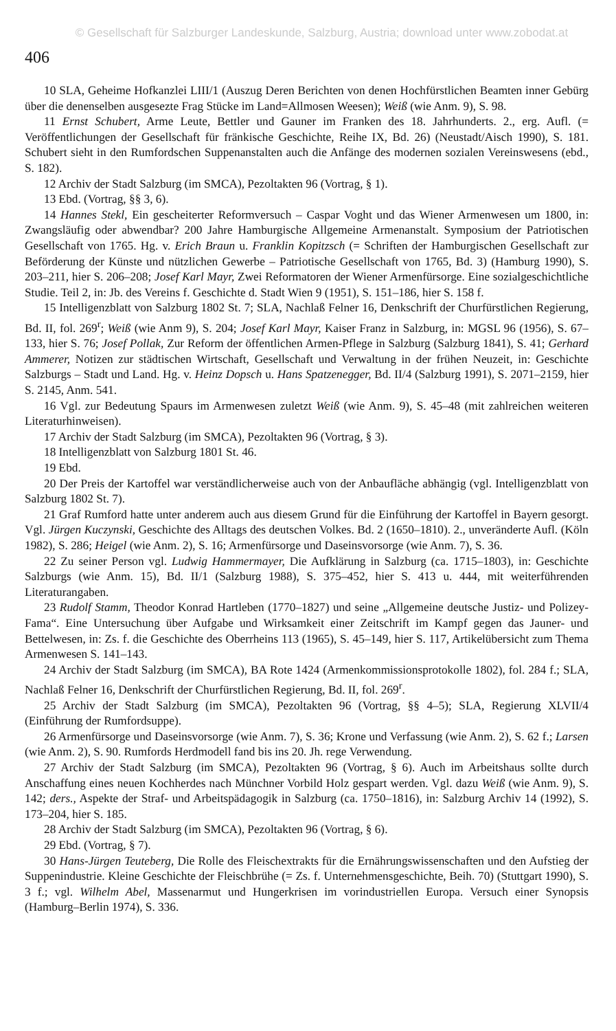© Gesellschaft für Salzburger Landeskunde, Salzburg, Austria; download unter www.zobodat.at
406
10 SLA, Geheime Hofkanzlei LIII/1 (Auszug Deren Berichten von denen Hochfürstlichen Beamten inner Gebürg über die denenselben ausgesezte Frag Stücke im Land=Allmosen Weesen); Weiß (wie Anm. 9), S. 98.
11 Ernst Schubert, Arme Leute, Bettler und Gauner im Franken des 18. Jahrhunderts. 2., erg. Aufl. (= Veröffentlichungen der Gesellschaft für fränkische Geschichte, Reihe IX, Bd. 26) (Neustadt/Aisch 1990), S. 181. Schubert sieht in den Rumfordschen Suppenanstalten auch die Anfänge des modernen sozialen Vereinswesens (ebd., S. 182).
12 Archiv der Stadt Salzburg (im SMCA), Pezoltakten 96 (Vortrag, § 1).
13 Ebd. (Vortrag, §§ 3, 6).
14 Hannes Stekl, Ein gescheiterter Reformversuch – Caspar Voght und das Wiener Armenwesen um 1800, in: Zwangsläufig oder abwendbar? 200 Jahre Hamburgische Allgemeine Armenanstalt. Symposium der Patriotischen Gesellschaft von 1765. Hg. v. Erich Braun u. Franklin Kopitzsch (= Schriften der Hamburgischen Gesellschaft zur Beförderung der Künste und nützlichen Gewerbe – Patriotische Gesellschaft von 1765, Bd. 3) (Hamburg 1990), S. 203–211, hier S. 206–208; Josef Karl Mayr, Zwei Reformatoren der Wiener Armenfürsorge. Eine sozialgeschichtliche Studie. Teil 2, in: Jb. des Vereins f. Geschichte d. Stadt Wien 9 (1951), S. 151–186, hier S. 158 f.
15 Intelligenzblatt von Salzburg 1802 St. 7; SLA, Nachlaß Felner 16, Denkschrift der Churfürstlichen Regierung, Bd. II, fol. 269<sup>r</sup>; Weiß (wie Anm 9), S. 204; Josef Karl Mayr, Kaiser Franz in Salzburg, in: MGSL 96 (1956), S. 67–133, hier S. 76; Josef Pollak, Zur Reform der öffentlichen Armen-Pflege in Salzburg (Salzburg 1841), S. 41; Gerhard Ammerer, Notizen zur städtischen Wirtschaft, Gesellschaft und Verwaltung in der frühen Neuzeit, in: Geschichte Salzburgs – Stadt und Land. Hg. v. Heinz Dopsch u. Hans Spatzenegger, Bd. II/4 (Salzburg 1991), S. 2071–2159, hier S. 2145, Anm. 541.
16 Vgl. zur Bedeutung Spaurs im Armenwesen zuletzt Weiß (wie Anm. 9), S. 45–48 (mit zahlreichen weiteren Literaturhinweisen).
17 Archiv der Stadt Salzburg (im SMCA), Pezoltakten 96 (Vortrag, § 3).
18 Intelligenzblatt von Salzburg 1801 St. 46.
19 Ebd.
20 Der Preis der Kartoffel war verständlicherweise auch von der Anbaufläche abhängig (vgl. Intelligenzblatt von Salzburg 1802 St. 7).
21 Graf Rumford hatte unter anderem auch aus diesem Grund für die Einführung der Kartoffel in Bayern gesorgt. Vgl. Jürgen Kuczynski, Geschichte des Alltags des deutschen Volkes. Bd. 2 (1650–1810). 2., unveränderte Aufl. (Köln 1982), S. 286; Heigel (wie Anm. 2), S. 16; Armenfürsorge und Daseinsvorsorge (wie Anm. 7), S. 36.
22 Zu seiner Person vgl. Ludwig Hammermayer, Die Aufklärung in Salzburg (ca. 1715–1803), in: Geschichte Salzburgs (wie Anm. 15), Bd. II/1 (Salzburg 1988), S. 375–452, hier S. 413 u. 444, mit weiterführenden Literaturangaben.
23 Rudolf Stamm, Theodor Konrad Hartleben (1770–1827) und seine „Allgemeine deutsche Justiz- und Polizey-Fama“. Eine Untersuchung über Aufgabe und Wirksamkeit einer Zeitschrift im Kampf gegen das Jauner- und Bettelwesen, in: Zs. f. die Geschichte des Oberrheins 113 (1965), S. 45–149, hier S. 117, Artikelübersicht zum Thema Armenwesen S. 141–143.
24 Archiv der Stadt Salzburg (im SMCA), BA Rote 1424 (Armenkommissionsprotokolle 1802), fol. 284 f.; SLA, Nachlaß Felner 16, Denkschrift der Churfürstlichen Regierung, Bd. II, fol. 269<sup>r</sup>.
25 Archiv der Stadt Salzburg (im SMCA), Pezoltakten 96 (Vortrag, §§ 4–5); SLA, Regierung XLVII/4 (Einführung der Rumfordsuppe).
26 Armenfürsorge und Daseinsvorsorge (wie Anm. 7), S. 36; Krone und Verfassung (wie Anm. 2), S. 62 f.; Larsen (wie Anm. 2), S. 90. Rumfords Herdmodell fand bis ins 20. Jh. rege Verwendung.
27 Archiv der Stadt Salzburg (im SMCA), Pezoltakten 96 (Vortrag, § 6). Auch im Arbeitshaus sollte durch Anschaffung eines neuen Kochherdes nach Münchner Vorbild Holz gespart werden. Vgl. dazu Weiß (wie Anm. 9), S. 142; ders., Aspekte der Straf- und Arbeitspädagogik in Salzburg (ca. 1750–1816), in: Salzburg Archiv 14 (1992), S. 173–204, hier S. 185.
28 Archiv der Stadt Salzburg (im SMCA), Pezoltakten 96 (Vortrag, § 6).
29 Ebd. (Vortrag, § 7).
30 Hans-Jürgen Teuteberg, Die Rolle des Fleischextrakts für die Ernährungswissenschaften und den Aufstieg der Suppenindustrie. Kleine Geschichte der Fleischbrühe (= Zs. f. Unternehmensgeschichte, Beih. 70) (Stuttgart 1990), S. 3 f.; vgl. Wilhelm Abel, Massenarmut und Hungerkrisen im vorindustriellen Europa. Versuch einer Synopsis (Hamburg–Berlin 1974), S. 336.